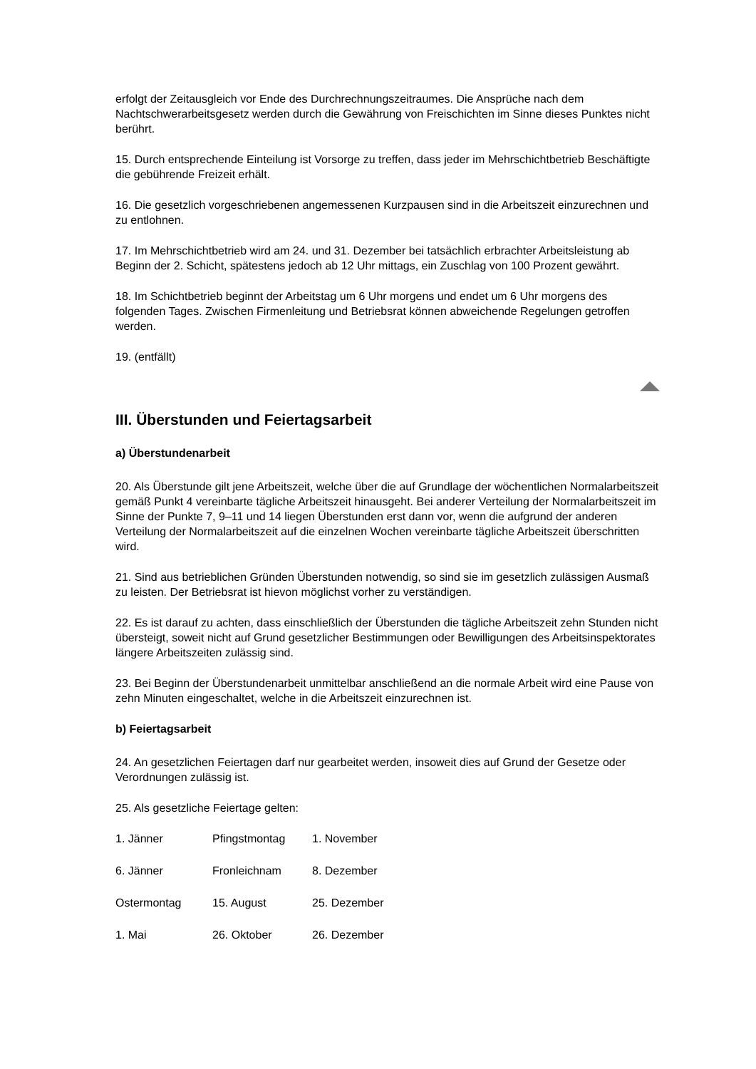erfolgt der Zeitausgleich vor Ende des Durchrechnungszeitraumes. Die Ansprüche nach dem Nachtschwerarbeitsgesetz werden durch die Gewährung von Freischichten im Sinne dieses Punktes nicht berührt.
15. Durch entsprechende Einteilung ist Vorsorge zu treffen, dass jeder im Mehrschichtbetrieb Beschäftigte die gebührende Freizeit erhält.
16. Die gesetzlich vorgeschriebenen angemessenen Kurzpausen sind in die Arbeitszeit einzurechnen und zu entlohnen.
17. Im Mehrschichtbetrieb wird am 24. und 31. Dezember bei tatsächlich erbrachter Arbeitsleistung ab Beginn der 2. Schicht, spätestens jedoch ab 12 Uhr mittags, ein Zuschlag von 100 Prozent gewährt.
18. Im Schichtbetrieb beginnt der Arbeitstag um 6 Uhr morgens und endet um 6 Uhr morgens des folgenden Tages. Zwischen Firmenleitung und Betriebsrat können abweichende Regelungen getroffen werden.
19. (entfällt)
III. Überstunden und Feiertagsarbeit
a) Überstundenarbeit
20. Als Überstunde gilt jene Arbeitszeit, welche über die auf Grundlage der wöchentlichen Normalarbeitszeit gemäß Punkt 4 vereinbarte tägliche Arbeitszeit hinausgeht. Bei anderer Verteilung der Normalarbeitszeit im Sinne der Punkte 7, 9–11 und 14 liegen Überstunden erst dann vor, wenn die aufgrund der anderen Verteilung der Normalarbeitszeit auf die einzelnen Wochen vereinbarte tägliche Arbeitszeit überschritten wird.
21. Sind aus betrieblichen Gründen Überstunden notwendig, so sind sie im gesetzlich zulässigen Ausmaß zu leisten. Der Betriebsrat ist hievon möglichst vorher zu verständigen.
22. Es ist darauf zu achten, dass einschließlich der Überstunden die tägliche Arbeitszeit zehn Stunden nicht übersteigt, soweit nicht auf Grund gesetzlicher Bestimmungen oder Bewilligungen des Arbeitsinspektorates längere Arbeitszeiten zulässig sind.
23. Bei Beginn der Überstundenarbeit unmittelbar anschließend an die normale Arbeit wird eine Pause von zehn Minuten eingeschaltet, welche in die Arbeitszeit einzurechnen ist.
b) Feiertagsarbeit
24. An gesetzlichen Feiertagen darf nur gearbeitet werden, insoweit dies auf Grund der Gesetze oder Verordnungen zulässig ist.
25. Als gesetzliche Feiertage gelten:
1. Jänner Pfingstmontag 1. November
6. Jänner Fronleichnam 8. Dezember
Ostermontag 15. August 25. Dezember
1. Mai 26. Oktober 26. Dezember